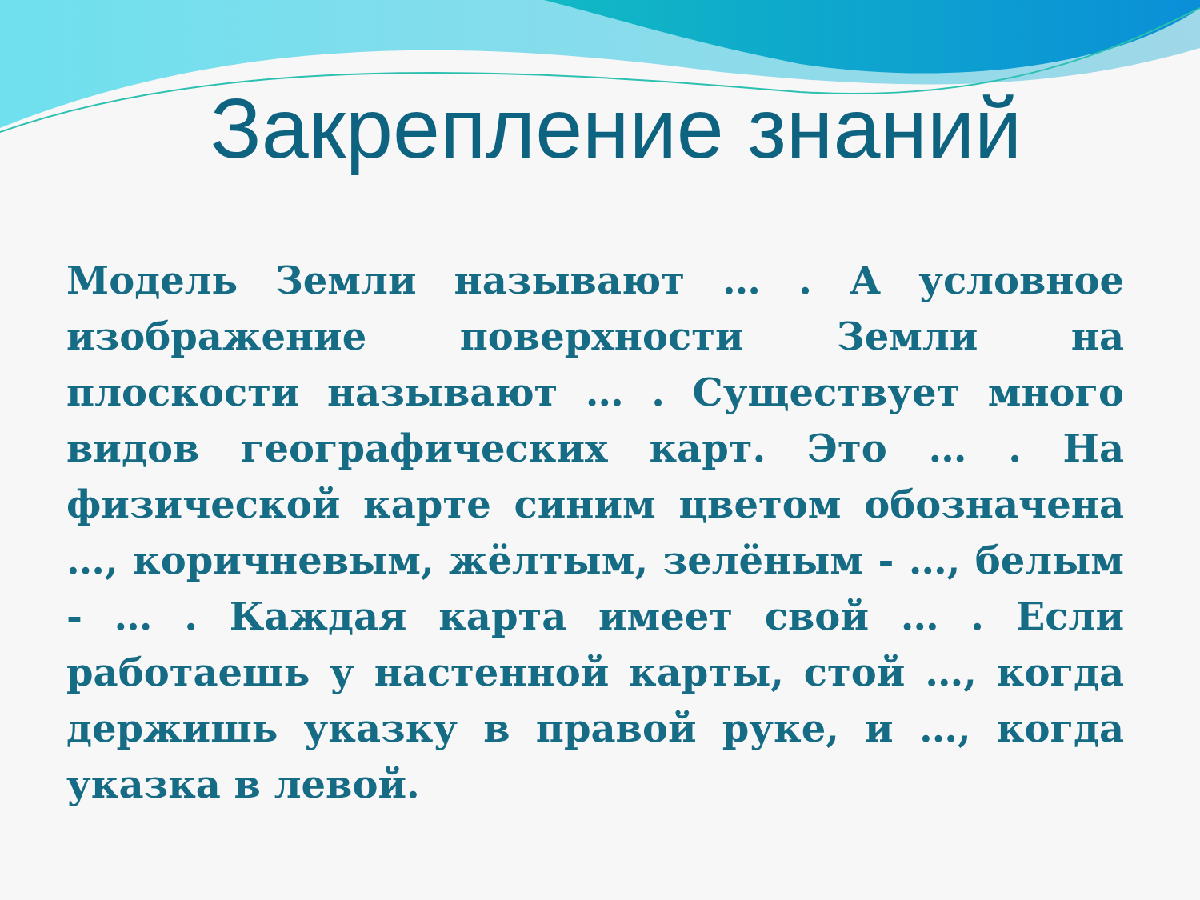Закрепление знаний
Модель Земли называют … . А условное изображение поверхности Земли на плоскости называют … . Существует много видов географических карт. Это … . На физической карте синим цветом обозначена …, коричневым, жёлтым, зелёным - …, белым - … . Каждая карта имеет свой … . Если работаешь у настенной карты, стой …, когда держишь указку в правой руке, и …, когда указка в левой.